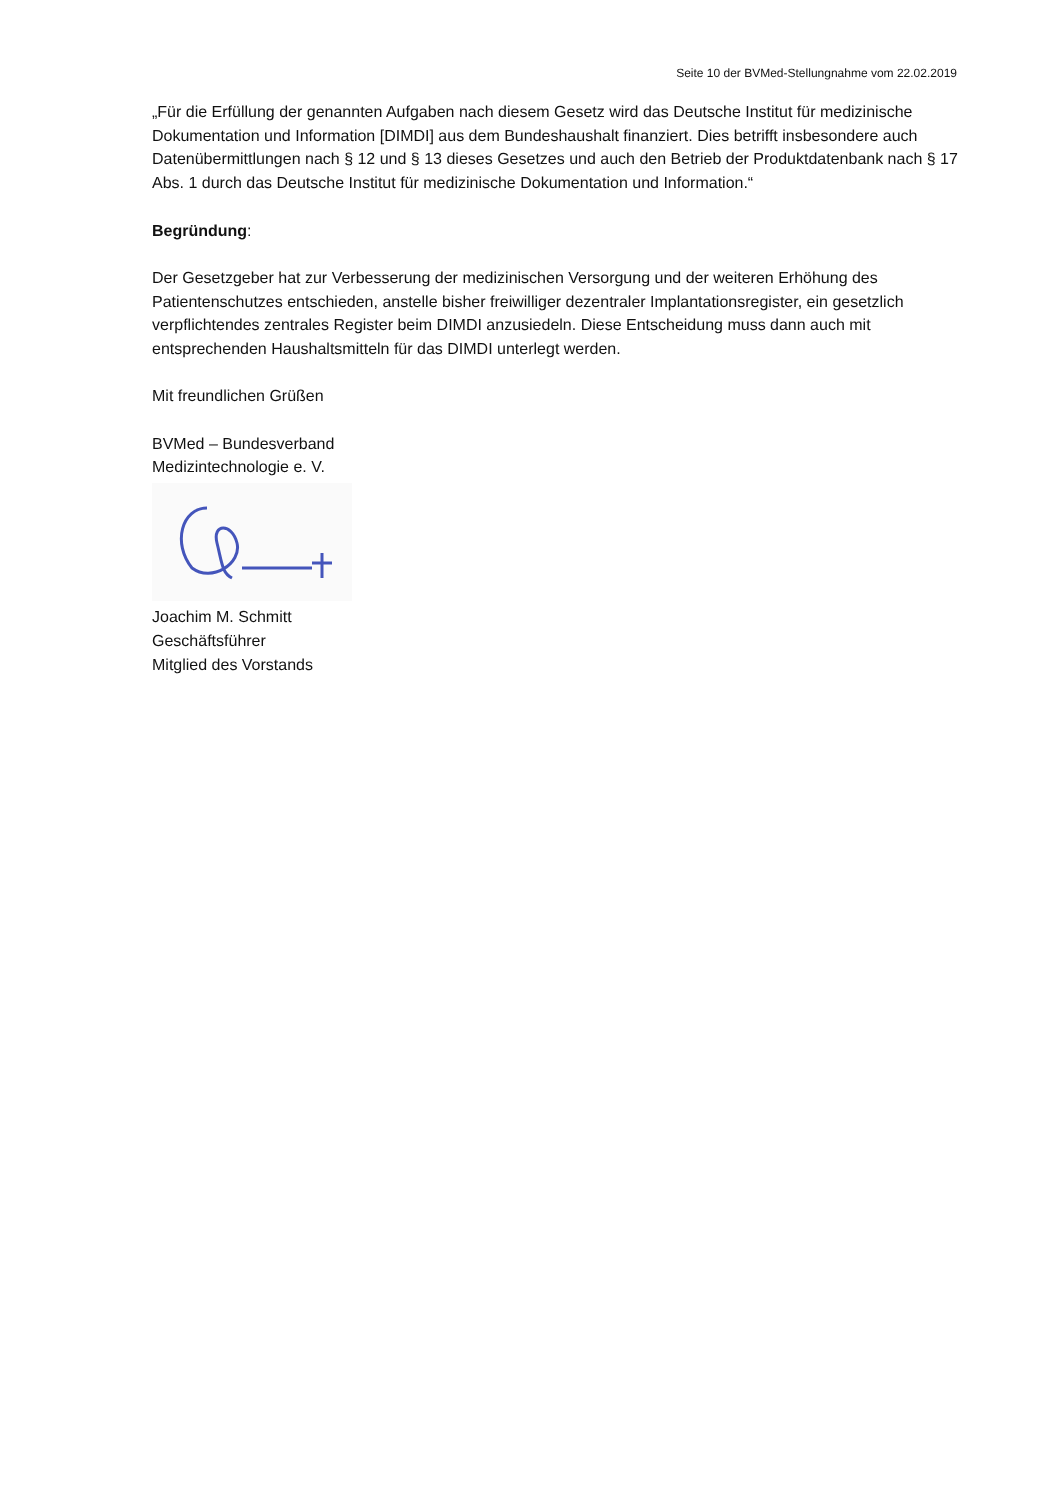Seite 10 der BVMed-Stellungnahme vom 22.02.2019
„Für die Erfüllung der genannten Aufgaben nach diesem Gesetz wird das Deutsche Institut für medizinische Dokumentation und Information [DIMDI] aus dem Bundeshaushalt finanziert. Dies betrifft insbesondere auch Datenübermittlungen nach § 12 und § 13 dieses Gesetzes und auch den Betrieb der Produktdatenbank nach § 17 Abs. 1 durch das Deutsche Institut für medizinische Dokumentation und Information.“
Begründung:
Der Gesetzgeber hat zur Verbesserung der medizinischen Versorgung und der weiteren Erhöhung des Patientenschutzes entschieden, anstelle bisher freiwilliger dezentraler Implantationsregister, ein gesetzlich verpflichtendes zentrales Register beim DIMDI anzusiedeln. Diese Entscheidung muss dann auch mit entsprechenden Haushaltsmitteln für das DIMDI unterlegt werden.
Mit freundlichen Grüßen
BVMed – Bundesverband
Medizintechnologie e. V.
Joachim M. Schmitt
Geschäftsführer
Mitglied des Vorstands